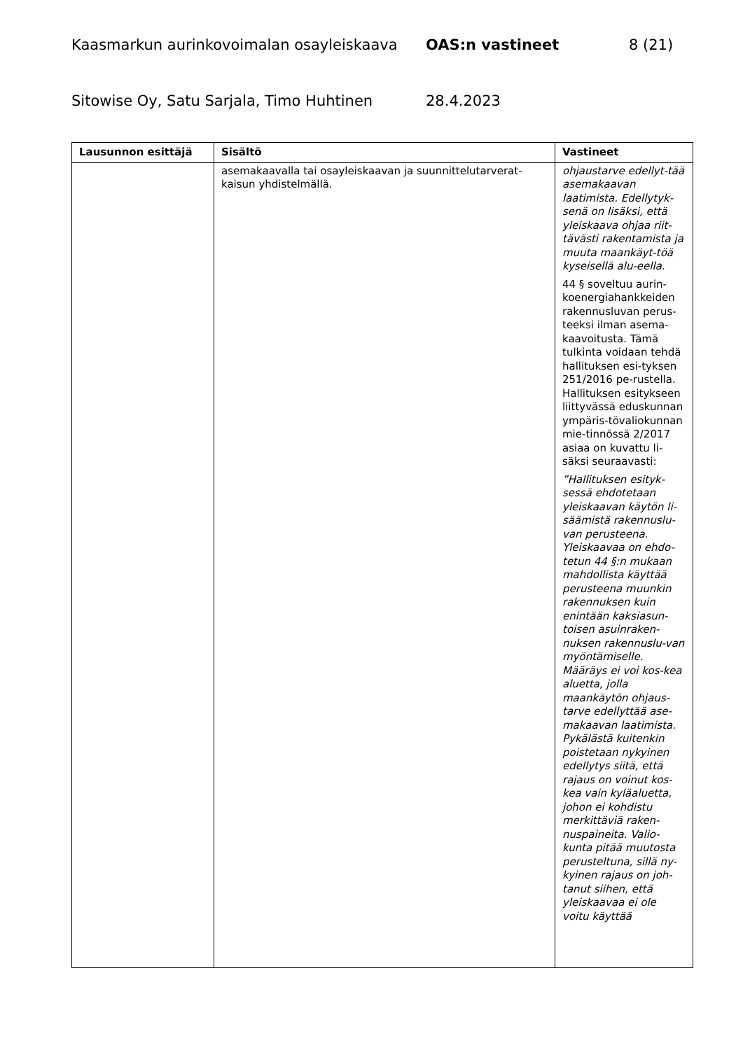Kaasmarkun aurinkovoimalan osayleiskaava OAS:n vastineet 8 (21)
Sitowise Oy, Satu Sarjala, Timo Huhtinen 28.4.2023
| Lausunnon esittäjä | Sisältö | Vastineet |
| --- | --- | --- |
| | asemakaavalla tai osayleiskaavan ja suunnittelutarverat-kaisun yhdistelmällä. | ohjaustarve edellyt-tää asemakaavan laatimista. Edellytyk-senä on lisäksi, että yleiskaava ohjaa riit-tävästi rakentamista ja muuta maankäyt-töä kyseisellä alu-eella. 44 § soveltuu aurin-koenergiahankkeiden rakennusluvan perus-teeksi ilman asema-kaavoitusta. Tämä tulkinta voidaan tehdä hallituksen esi-tyksen 251/2016 pe-rustella. Hallituksen esitykseen liittyvässä eduskunnan ympäris-tövaliokunnan mie-tinnössä 2/2017 asiaa on kuvattu li-säksi seuraavasti: ”Hallituksen esityk-sessä ehdotetaan yleiskaavan käytön li-säämistä rakennuslu-van perusteena. Yleiskaavaa on ehdo-tetun 44 §:n mukaan mahdollista käyttää perusteena muunkin rakennuksen kuin enintään kaksiasun-toisen asuinraken-nuksen rakennuslu-van myöntämiselle. Määräys ei voi kos-kea aluetta, jolla maankäytön ohjaus-tarve edellyttää ase-makaavan laatimista. Pykälästä kuitenkin poistetaan nykyinen edellytys siitä, että rajaus on voinut kos-kea vain kyläaluetta, johon ei kohdistu merkittäviä raken-nuspaineita. Valio-kunta pitää muutosta perusteltuna, sillä ny-kyinen rajaus on joh-tanut siihen, että yleiskaavaa ei ole voitu käyttää |